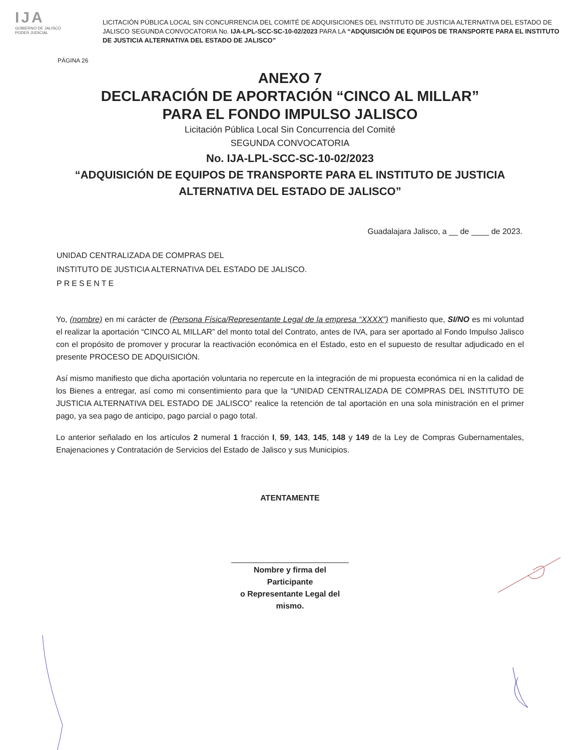IJA
GOBIERNO DE JALISCO
PODER JUDICIAL
LICITACIÓN PÚBLICA LOCAL SIN CONCURRENCIA DEL COMITÉ DE ADQUISICIONES DEL INSTITUTO DE JUSTICIA ALTERNATIVA DEL ESTADO DE JALISCO SEGUNDA CONVOCATORIA No. IJA-LPL-SCC-SC-10-02/2023 PARA LA “ADQUISICIÓN DE EQUIPOS DE TRANSPORTE PARA EL INSTITUTO DE JUSTICIA ALTERNATIVA DEL ESTADO DE JALISCO”
PÁGINA 26
ANEXO 7
DECLARACIÓN DE APORTACIÓN “CINCO AL MILLAR”
PARA EL FONDO IMPULSO JALISCO
Licitación Pública Local Sin Concurrencia del Comité
SEGUNDA CONVOCATORIA
No. IJA-LPL-SCC-SC-10-02/2023
“ADQUISICIÓN DE EQUIPOS DE TRANSPORTE PARA EL INSTITUTO DE JUSTICIA
ALTERNATIVA DEL ESTADO DE JALISCO”
Guadalajara Jalisco, a __ de ____ de 2023.
UNIDAD CENTRALIZADA DE COMPRAS DEL
INSTITUTO DE JUSTICIA ALTERNATIVA DEL ESTADO DE JALISCO.
PRESENTE
Yo, (nombre) en mi carácter de (Persona Física/Representante Legal de la empresa “XXXX”) manifiesto que, SI/NO es mi voluntad el realizar la aportación “CINCO AL MILLAR” del monto total del Contrato, antes de IVA, para ser aportado al Fondo Impulso Jalisco con el propósito de promover y procurar la reactivación económica en el Estado, esto en el supuesto de resultar adjudicado en el presente PROCESO DE ADQUISICIÓN.
Así mismo manifiesto que dicha aportación voluntaria no repercute en la integración de mi propuesta económica ni en la calidad de los Bienes a entregar, así como mi consentimiento para que la “UNIDAD CENTRALIZADA DE COMPRAS DEL INSTITUTO DE JUSTICIA ALTERNATIVA DEL ESTADO DE JALISCO” realice la retención de tal aportación en una sola ministración en el primer pago, ya sea pago de anticipo, pago parcial o pago total.
Lo anterior señalado en los artículos 2 numeral 1 fracción I, 59, 143, 145, 148 y 149 de la Ley de Compras Gubernamentales, Enajenaciones y Contratación de Servicios del Estado de Jalisco y sus Municipios.
ATENTAMENTE
Nombre y firma del Participante
o Representante Legal del mismo.